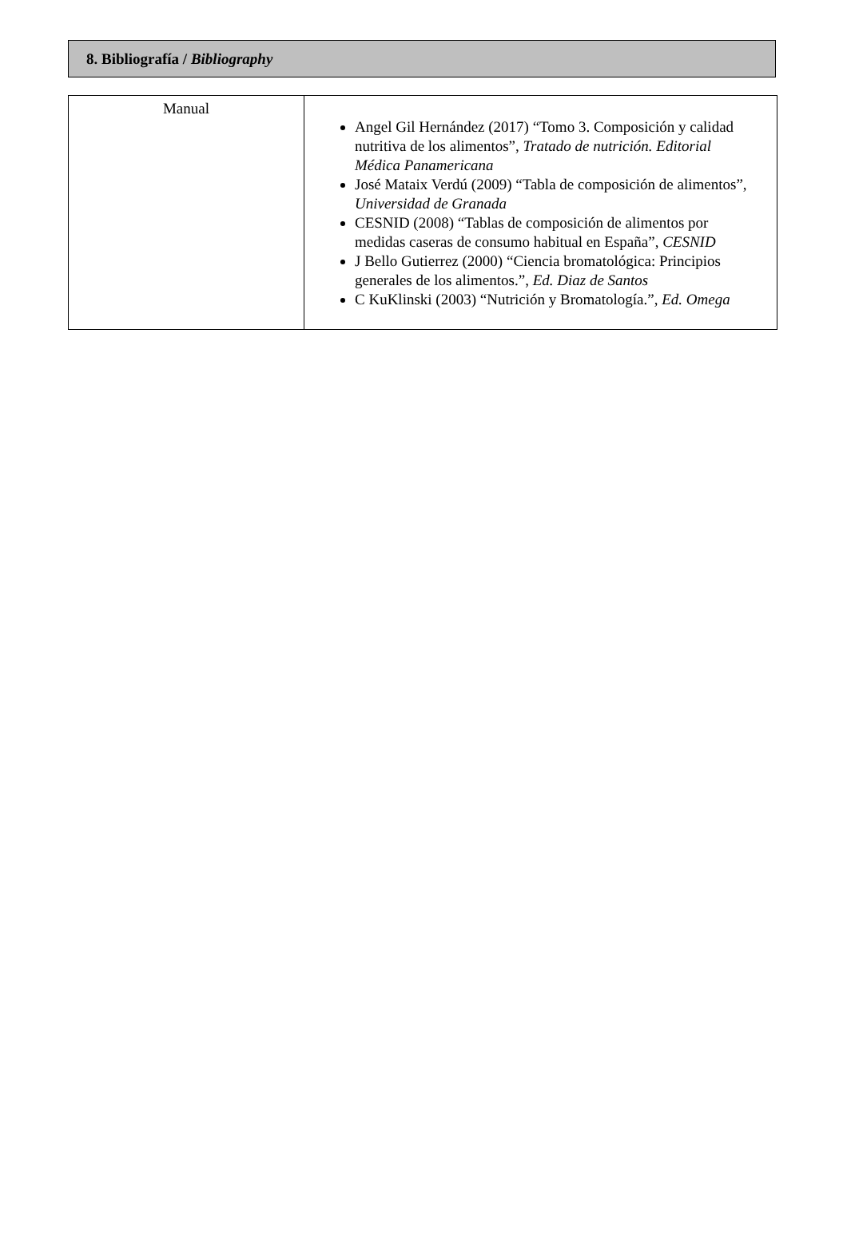8. Bibliografía / Bibliography
| Manual | Angel Gil Hernández (2017) “Tomo 3. Composición y calidad nutritiva de los alimentos”, Tratado de nutrición. Editorial Médica Panamericana José Mataix Verdú (2009) “Tabla de composición de alimentos”, Universidad de Granada CESNID (2008) “Tablas de composición de alimentos por medidas caseras de consumo habitual en España”, CESNID J Bello Gutierrez (2000) “Ciencia bromatológica: Principios generales de los alimentos.”, Ed. Diaz de Santos C KuKlinski (2003) “Nutrición y Bromatología.”, Ed. Omega |